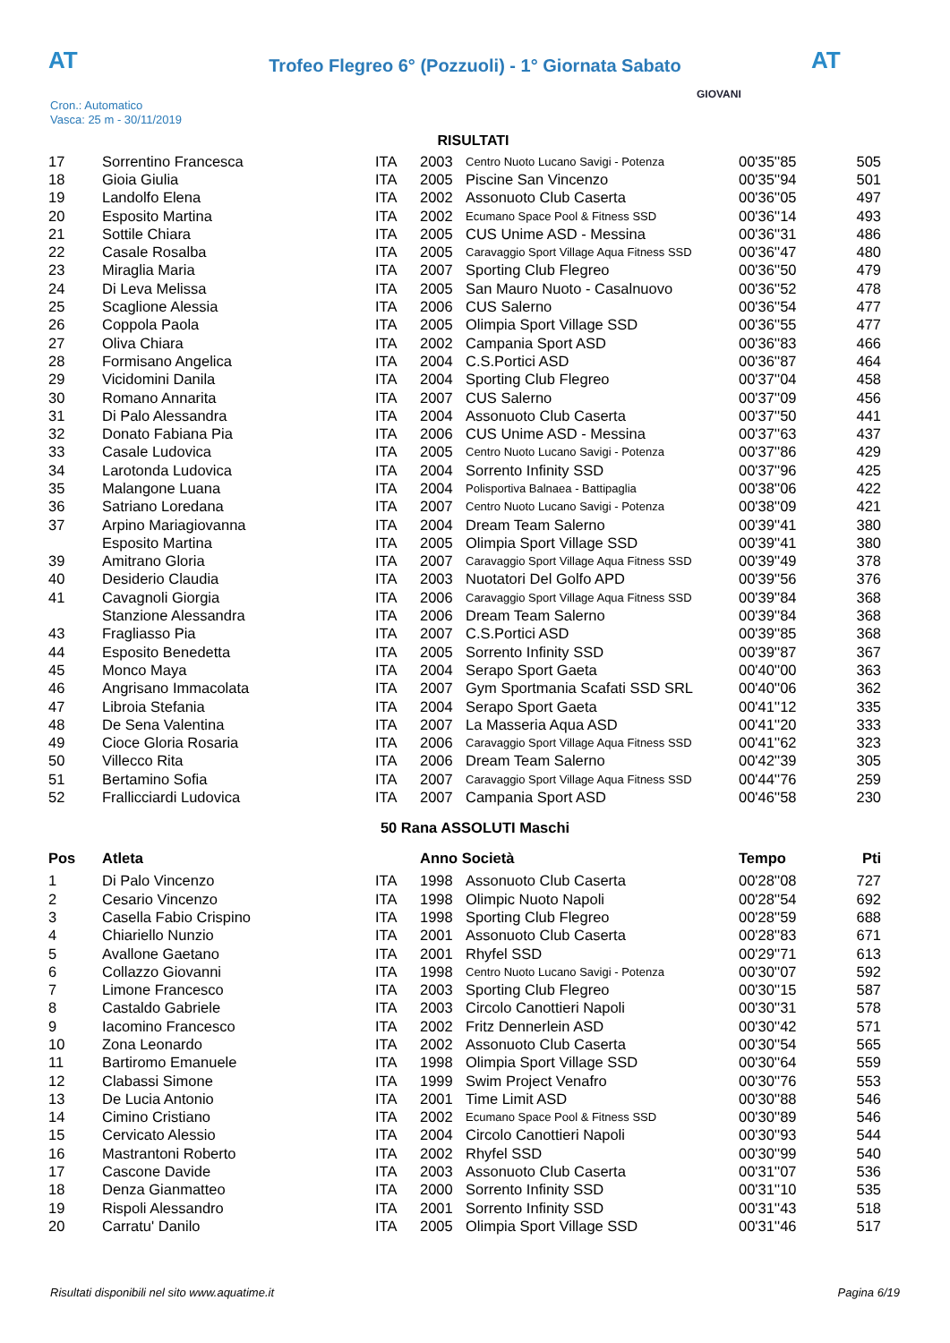AT
Trofeo Flegreo 6° (Pozzuoli) - 1° Giornata Sabato AT
Cron.: Automatico
Vasca: 25 m - 30/11/2019
GIOVANI
RISULTATI
| 17 | Sorrentino Francesca | ITA | 2003 | Centro Nuoto Lucano Savigi - Potenza | 00'35''85 | 505 |
| 18 | Gioia Giulia | ITA | 2005 | Piscine San Vincenzo | 00'35''94 | 501 |
| 19 | Landolfo Elena | ITA | 2002 | Assonuoto Club Caserta | 00'36''05 | 497 |
| 20 | Esposito Martina | ITA | 2002 | Ecumano Space Pool & Fitness SSD | 00'36''14 | 493 |
| 21 | Sottile Chiara | ITA | 2005 | CUS Unime ASD - Messina | 00'36''31 | 486 |
| 22 | Casale Rosalba | ITA | 2005 | Caravaggio Sport Village Aqua Fitness SSD | 00'36''47 | 480 |
| 23 | Miraglia Maria | ITA | 2007 | Sporting Club Flegreo | 00'36''50 | 479 |
| 24 | Di Leva Melissa | ITA | 2005 | San Mauro Nuoto - Casalnuovo | 00'36''52 | 478 |
| 25 | Scaglione Alessia | ITA | 2006 | CUS Salerno | 00'36''54 | 477 |
| 26 | Coppola Paola | ITA | 2005 | Olimpia Sport Village SSD | 00'36''55 | 477 |
| 27 | Oliva Chiara | ITA | 2002 | Campania Sport ASD | 00'36''83 | 466 |
| 28 | Formisano Angelica | ITA | 2004 | C.S.Portici ASD | 00'36''87 | 464 |
| 29 | Vicidomini Danila | ITA | 2004 | Sporting Club Flegreo | 00'37''04 | 458 |
| 30 | Romano Annarita | ITA | 2007 | CUS Salerno | 00'37''09 | 456 |
| 31 | Di Palo Alessandra | ITA | 2004 | Assonuoto Club Caserta | 00'37''50 | 441 |
| 32 | Donato Fabiana Pia | ITA | 2006 | CUS Unime ASD - Messina | 00'37''63 | 437 |
| 33 | Casale Ludovica | ITA | 2005 | Centro Nuoto Lucano Savigi - Potenza | 00'37''86 | 429 |
| 34 | Larotonda Ludovica | ITA | 2004 | Sorrento Infinity SSD | 00'37''96 | 425 |
| 35 | Malangone Luana | ITA | 2004 | Polisportiva Balnaea - Battipaglia | 00'38''06 | 422 |
| 36 | Satriano Loredana | ITA | 2007 | Centro Nuoto Lucano Savigi - Potenza | 00'38''09 | 421 |
| 37 | Arpino Mariagiovanna | ITA | 2004 | Dream Team Salerno | 00'39''41 | 380 |
| | Esposito Martina | ITA | 2005 | Olimpia Sport Village SSD | 00'39''41 | 380 |
| 39 | Amitrano Gloria | ITA | 2007 | Caravaggio Sport Village Aqua Fitness SSD | 00'39''49 | 378 |
| 40 | Desiderio Claudia | ITA | 2003 | Nuotatori Del Golfo APD | 00'39''56 | 376 |
| 41 | Cavagnoli Giorgia | ITA | 2006 | Caravaggio Sport Village Aqua Fitness SSD | 00'39''84 | 368 |
| | Stanzione Alessandra | ITA | 2006 | Dream Team Salerno | 00'39''84 | 368 |
| 43 | Fragliasso Pia | ITA | 2007 | C.S.Portici ASD | 00'39''85 | 368 |
| 44 | Esposito Benedetta | ITA | 2005 | Sorrento Infinity SSD | 00'39''87 | 367 |
| 45 | Monco Maya | ITA | 2004 | Serapo Sport Gaeta | 00'40''00 | 363 |
| 46 | Angrisano Immacolata | ITA | 2007 | Gym Sportmania Scafati SSD SRL | 00'40''06 | 362 |
| 47 | Libroia Stefania | ITA | 2004 | Serapo Sport Gaeta | 00'41''12 | 335 |
| 48 | De Sena Valentina | ITA | 2007 | La Masseria Aqua ASD | 00'41''20 | 333 |
| 49 | Cioce Gloria Rosaria | ITA | 2006 | Caravaggio Sport Village Aqua Fitness SSD | 00'41''62 | 323 |
| 50 | Villecco Rita | ITA | 2006 | Dream Team Salerno | 00'42''39 | 305 |
| 51 | Bertamino Sofia | ITA | 2007 | Caravaggio Sport Village Aqua Fitness SSD | 00'44''76 | 259 |
| 52 | Frallicciardi Ludovica | ITA | 2007 | Campania Sport ASD | 00'46''58 | 230 |
50 Rana ASSOLUTI Maschi
| Pos | Atleta | | Anno Società | | Tempo | Pti |
| --- | --- | --- | --- | --- | --- | --- |
| 1 | Di Palo Vincenzo | ITA | 1998 | Assonuoto Club Caserta | 00'28''08 | 727 |
| 2 | Cesario Vincenzo | ITA | 1998 | Olimpic Nuoto Napoli | 00'28''54 | 692 |
| 3 | Casella Fabio Crispino | ITA | 1998 | Sporting Club Flegreo | 00'28''59 | 688 |
| 4 | Chiariello Nunzio | ITA | 2001 | Assonuoto Club Caserta | 00'28''83 | 671 |
| 5 | Avallone Gaetano | ITA | 2001 | Rhyfel SSD | 00'29''71 | 613 |
| 6 | Collazzo Giovanni | ITA | 1998 | Centro Nuoto Lucano Savigi - Potenza | 00'30''07 | 592 |
| 7 | Limone Francesco | ITA | 2003 | Sporting Club Flegreo | 00'30''15 | 587 |
| 8 | Castaldo Gabriele | ITA | 2003 | Circolo Canottieri Napoli | 00'30''31 | 578 |
| 9 | Iacomino Francesco | ITA | 2002 | Fritz Dennerlein ASD | 00'30''42 | 571 |
| 10 | Zona Leonardo | ITA | 2002 | Assonuoto Club Caserta | 00'30''54 | 565 |
| 11 | Bartiromo Emanuele | ITA | 1998 | Olimpia Sport Village SSD | 00'30''64 | 559 |
| 12 | Clabassi Simone | ITA | 1999 | Swim Project Venafro | 00'30''76 | 553 |
| 13 | De Lucia Antonio | ITA | 2001 | Time Limit ASD | 00'30''88 | 546 |
| 14 | Cimino Cristiano | ITA | 2002 | Ecumano Space Pool & Fitness SSD | 00'30''89 | 546 |
| 15 | Cervicato Alessio | ITA | 2004 | Circolo Canottieri Napoli | 00'30''93 | 544 |
| 16 | Mastrantoni Roberto | ITA | 2002 | Rhyfel SSD | 00'30''99 | 540 |
| 17 | Cascone Davide | ITA | 2003 | Assonuoto Club Caserta | 00'31''07 | 536 |
| 18 | Denza Gianmatteo | ITA | 2000 | Sorrento Infinity SSD | 00'31''10 | 535 |
| 19 | Rispoli Alessandro | ITA | 2001 | Sorrento Infinity SSD | 00'31''43 | 518 |
| 20 | Carratu' Danilo | ITA | 2005 | Olimpia Sport Village SSD | 00'31''46 | 517 |
Risultati disponibili nel sito www.aquatime.it Pagina 6/19